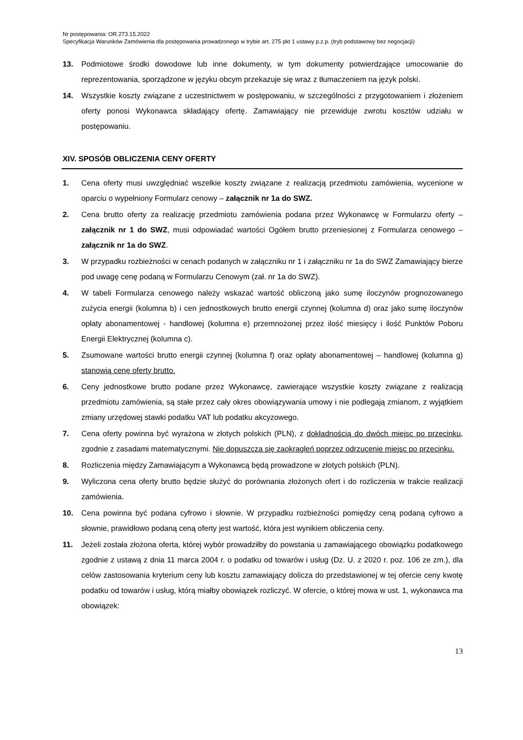Nr postępowania: OR.273.15.2022
Specyfikacja Warunków Zamówienia dla postępowania prowadzonego w trybie art. 275 pkt 1 ustawy p.z.p. (tryb podstawowy bez negocjacji)
13. Podmiotowe środki dowodowe lub inne dokumenty, w tym dokumenty potwierdzające umocowanie do reprezentowania, sporządzone w języku obcym przekazuje się wraz z tłumaczeniem na język polski.
14. Wszystkie koszty związane z uczestnictwem w postępowaniu, w szczególności z przygotowaniem i złożeniem oferty ponosi Wykonawca składający ofertę. Zamawiający nie przewiduje zwrotu kosztów udziału w postępowaniu.
XIV. SPOSÓB OBLICZENIA CENY OFERTY
1. Cena oferty musi uwzględniać wszelkie koszty związane z realizacją przedmiotu zamówienia, wycenione w oparciu o wypełniony Formularz cenowy – załącznik nr 1a do SWZ.
2. Cena brutto oferty za realizację przedmiotu zamówienia podana przez Wykonawcę w Formularzu oferty – załącznik nr 1 do SWZ, musi odpowiadać wartości Ogółem brutto przeniesionej z Formularza cenowego – załącznik nr 1a do SWZ.
3. W przypadku rozbieżności w cenach podanych w załączniku nr 1 i załączniku nr 1a do SWZ Zamawiający bierze pod uwagę cenę podaną w Formularzu Cenowym (zał. nr 1a do SWZ).
4. W tabeli Formularza cenowego należy wskazać wartość obliczoną jako sumę iloczynów prognozowanego zużycia energii (kolumna b) i cen jednostkowych brutto energii czynnej (kolumna d) oraz jako sumę iloczynów opłaty abonamentowej - handlowej (kolumna e) przemnożonej przez ilość miesięcy i ilość Punktów Poboru Energii Elektrycznej (kolumna c).
5. Zsumowane wartości brutto energii czynnej (kolumna f) oraz opłaty abonamentowej – handlowej (kolumna g) stanowią cenę oferty brutto.
6. Ceny jednostkowe brutto podane przez Wykonawcę, zawierające wszystkie koszty związane z realizacją przedmiotu zamówienia, są stałe przez cały okres obowiązywania umowy i nie podlegają zmianom, z wyjątkiem zmiany urzędowej stawki podatku VAT lub podatku akcyzowego.
7. Cena oferty powinna być wyrażona w złotych polskich (PLN), z dokładnością do dwóch miejsc po przecinku, zgodnie z zasadami matematycznymi. Nie dopuszcza się zaokrągleń poprzez odrzucenie miejsc po przecinku.
8. Rozliczenia między Zamawiającym a Wykonawcą będą prowadzone w złotych polskich (PLN).
9. Wyliczona cena oferty brutto będzie służyć do porównania złożonych ofert i do rozliczenia w trakcie realizacji zamówienia.
10. Cena powinna być podana cyfrowo i słownie. W przypadku rozbieżności pomiędzy ceną podaną cyfrowo a słownie, prawidłowo podaną ceną oferty jest wartość, która jest wynikiem obliczenia ceny.
11. Jeżeli została złożona oferta, której wybór prowadziłby do powstania u zamawiającego obowiązku podatkowego zgodnie z ustawą z dnia 11 marca 2004 r. o podatku od towarów i usług (Dz. U. z 2020 r. poz. 106 ze zm.), dla celów zastosowania kryterium ceny lub kosztu zamawiający dolicza do przedstawionej w tej ofercie ceny kwotę podatku od towarów i usług, którą miałby obowiązek rozliczyć. W ofercie, o której mowa w ust. 1, wykonawca ma obowiązek:
13